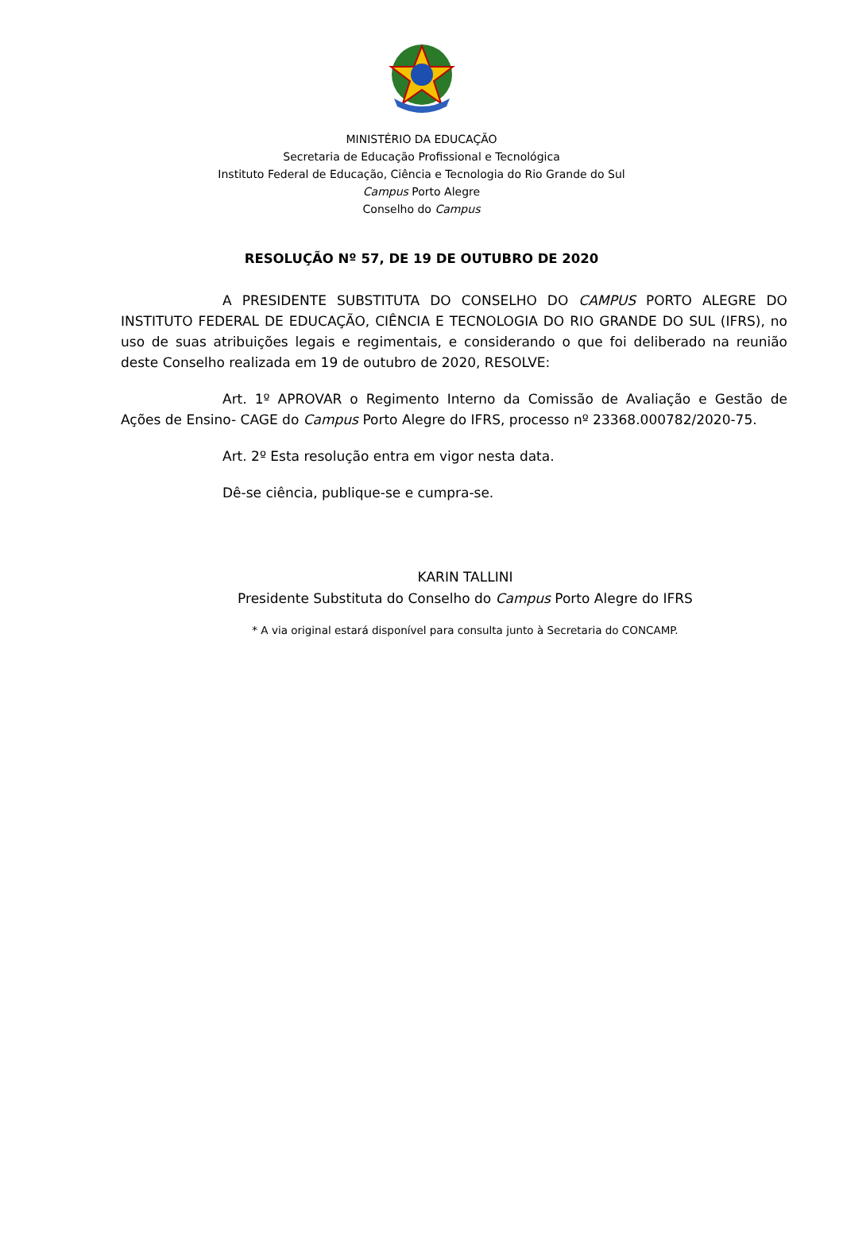MINISTÉRIO DA EDUCAÇÃO
Secretaria de Educação Profissional e Tecnológica
Instituto Federal de Educação, Ciência e Tecnologia do Rio Grande do Sul
Campus Porto Alegre
Conselho do Campus
RESOLUÇÃO Nº 57, DE 19 DE OUTUBRO DE 2020
A PRESIDENTE SUBSTITUTA DO CONSELHO DO CAMPUS PORTO ALEGRE DO INSTITUTO FEDERAL DE EDUCAÇÃO, CIÊNCIA E TECNOLOGIA DO RIO GRANDE DO SUL (IFRS), no uso de suas atribuições legais e regimentais, e considerando o que foi deliberado na reunião deste Conselho realizada em 19 de outubro de 2020, RESOLVE:
Art. 1º APROVAR o Regimento Interno da Comissão de Avaliação e Gestão de Ações de Ensino- CAGE do Campus Porto Alegre do IFRS, processo nº 23368.000782/2020-75.
Art. 2º Esta resolução entra em vigor nesta data.
Dê-se ciência, publique-se e cumpra-se.
KARIN TALLINI
Presidente Substituta do Conselho do Campus Porto Alegre do IFRS
* A via original estará disponível para consulta junto à Secretaria do CONCAMP.